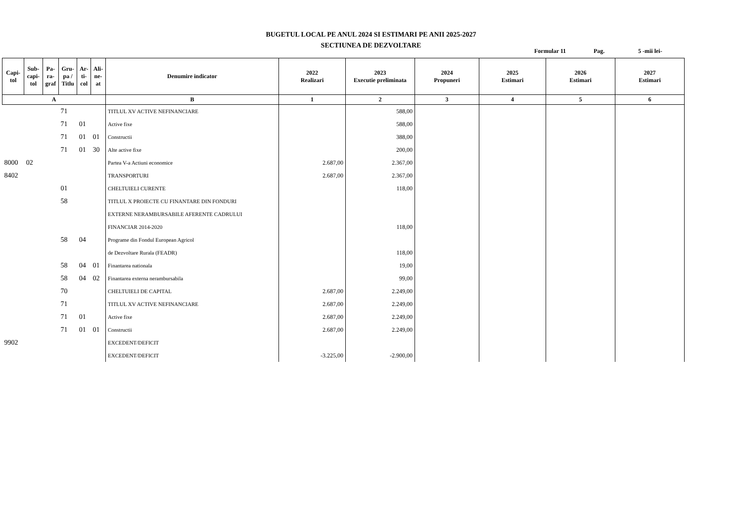BUGETUL LOCAL PE ANUL 2024 SI ESTIMARI PE ANII 2025-2027
SECTIUNEA DE DEZVOLTARE
Formular 11 Pag. 5 -mii lei-
| Capi- tol | Sub- capi- tol | Pa- ra- graf | Gru- pa / Titlu | Ar- ti- col | Ali- ne- at | Denumire indicator | 2022 Realizari | 2023 Executie preliminata | 2024 Propuneri | 2025 Estimari | 2026 Estimari | 2027 Estimari |
| --- | --- | --- | --- | --- | --- | --- | --- | --- | --- | --- | --- | --- |
| A | | | | | | B | 1 | 2 | 3 | 4 | 5 | 6 |
| | | | 71 | | | TITLUL XV ACTIVE NEFINANCIARE | | 588,00 | | | | |
| | | | 71 | 01 | | Active fixe | | 588,00 | | | | |
| | | | 71 | 01 | 01 | Constructii | | 388,00 | | | | |
| | | | 71 | 01 | 30 | Alte active fixe | | 200,00 | | | | |
| 8000 | 02 | | | | | Partea V-a Actiuni economice | 2.687,00 | 2.367,00 | | | | |
| 8402 | | | | | | TRANSPORTURI | 2.687,00 | 2.367,00 | | | | |
| | | | 01 | | | CHELTUIELI CURENTE | | 118,00 | | | | |
| | | | 58 | | | TITLUL X PROIECTE CU FINANTARE DIN FONDURI | | | | | | |
| | | | | | | EXTERNE NERAMBURSABILE AFERENTE CADRULUI | | | | | | |
| | | | | | | FINANCIAR 2014-2020 | | 118,00 | | | | |
| | | | 58 | 04 | | Programe din Fondul European Agricol | | | | | | |
| | | | | | | de Dezvoltare Rurala (FEADR) | | 118,00 | | | | |
| | | | 58 | 04 | 01 | Finantarea nationala | | 19,00 | | | | |
| | | | 58 | 04 | 02 | Finantarea externa nerambursabila | | 99,00 | | | | |
| | | | 70 | | | CHELTUIELI DE CAPITAL | 2.687,00 | 2.249,00 | | | | |
| | | | 71 | | | TITLUL XV ACTIVE NEFINANCIARE | 2.687,00 | 2.249,00 | | | | |
| | | | 71 | 01 | | Active fixe | 2.687,00 | 2.249,00 | | | | |
| | | | 71 | 01 | 01 | Constructii | 2.687,00 | 2.249,00 | | | | |
| 9902 | | | | | | EXCEDENT/DEFICIT | | | | | | |
| | | | | | | EXCEDENT/DEFICIT | -3.225,00 | -2.900,00 | | | | |